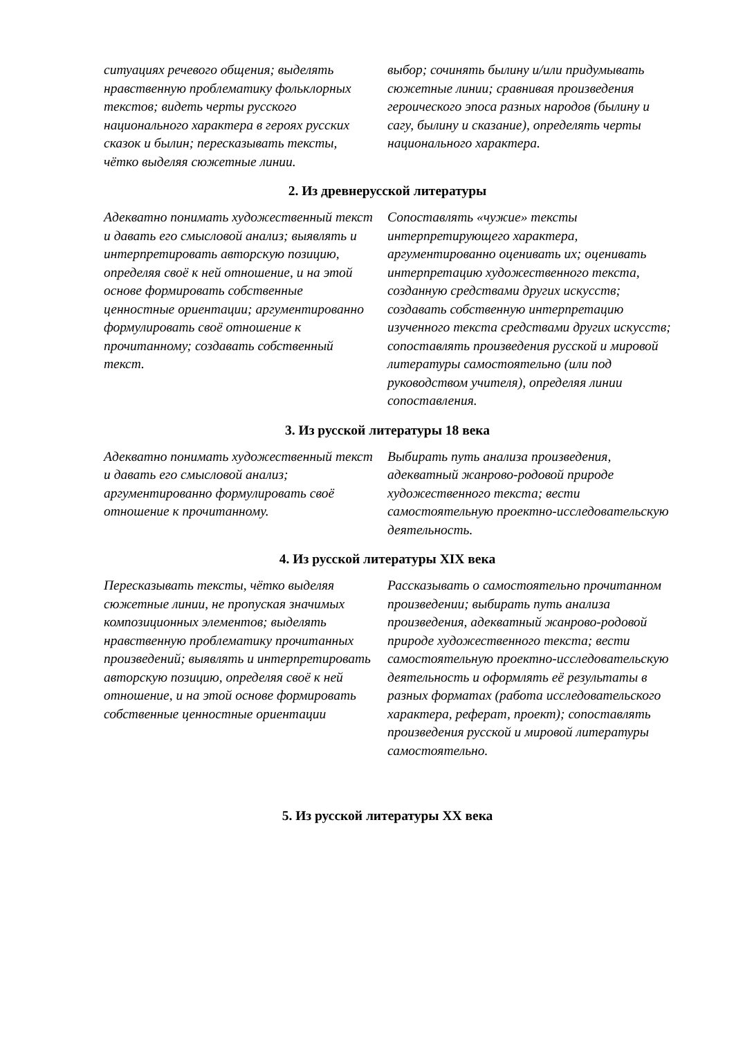| ситуациях речевого общения; выделять нравственную проблематику фольклорных текстов; видеть черты русского национального характера в героях русских сказок и былин; пересказывать тексты, чётко выделяя сюжетные линии. | выбор; сочинять былину и/или придумывать сюжетные линии; сравнивая произведения героического эпоса разных народов (былину и сагу, былину и сказание), определять черты национального характера. |
2. Из древнерусской литературы
| Адекватно понимать художественный текст и давать его смысловой анализ; выявлять и интерпретировать авторскую позицию, определяя своё к ней отношение, и на этой основе формировать собственные ценностные ориентации; аргументированно формулировать своё отношение к прочитанному; создавать собственный текст. | Сопоставлять «чужие» тексты интерпретирующего характера, аргументированно оценивать их; оценивать интерпретацию художественного текста, созданную средствами других искусств; создавать собственную интерпретацию изученного текста средствами других искусств; сопоставлять произведения русской и мировой литературы самостоятельно (или под руководством учителя), определяя линии сопоставления. |
3. Из русской литературы 18 века
| Адекватно понимать художественный текст и давать его смысловой анализ; аргументированно формулировать своё отношение к прочитанному. | Выбирать путь анализа произведения, адекватный жанрово-родовой природе художественного текста; вести самостоятельную проектно-исследовательскую деятельность. |
4. Из русской литературы XIX века
| Пересказывать тексты, чётко выделяя сюжетные линии, не пропуская значимых композиционных элементов; выделять нравственную проблематику прочитанных произведений; выявлять и интерпретировать авторскую позицию, определяя своё к ней отношение, и на этой основе формировать собственные ценностные ориентации | Рассказывать о самостоятельно прочитанном произведении; выбирать путь анализа произведения, адекватный жанрово-родовой природе художественного текста; вести самостоятельную проектно-исследовательскую деятельность и оформлять её результаты в разных форматах (работа исследовательского характера, реферат, проект); сопоставлять произведения русской и мировой литературы самостоятельно. |
5. Из русской литературы XX века